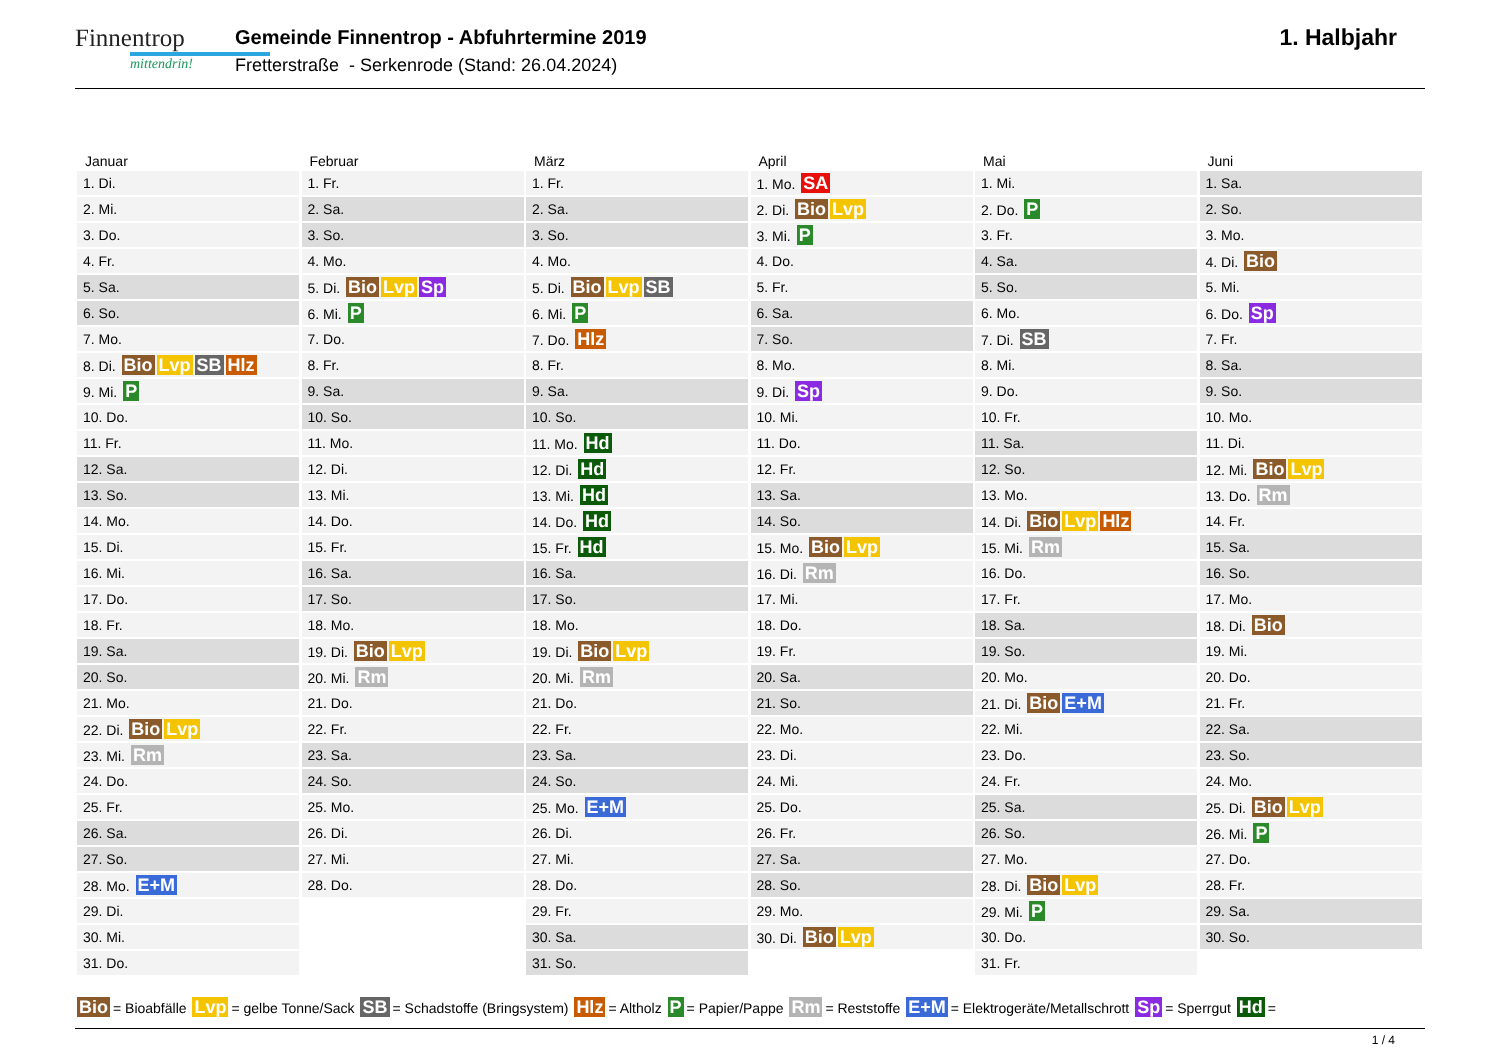Finnentrop
mittendrin!
Gemeinde Finnentrop - Abfuhrtermine 2019
Fretterstraße - Serkenrode (Stand: 26.04.2024)
1. Halbjahr
Januar
| 1. Di. |
| 2. Mi. |
| 3. Do. |
| 4. Fr. |
| 5. Sa. |
| 6. So. |
| 7. Mo. |
| 8. Di. Bio Lvp SB Hlz |
| 9. Mi. P |
| 10. Do. |
| 11. Fr. |
| 12. Sa. |
| 13. So. |
| 14. Mo. |
| 15. Di. |
| 16. Mi. |
| 17. Do. |
| 18. Fr. |
| 19. Sa. |
| 20. So. |
| 21. Mo. |
| 22. Di. Bio Lvp |
| 23. Mi. Rm |
| 24. Do. |
| 25. Fr. |
| 26. Sa. |
| 27. So. |
| 28. Mo. E+M |
| 29. Di. |
| 30. Mi. |
| 31. Do. |
Februar
| 1. Fr. |
| 2. Sa. |
| 3. So. |
| 4. Mo. |
| 5. Di. Bio Lvp Sp |
| 6. Mi. P |
| 7. Do. |
| 8. Fr. |
| 9. Sa. |
| 10. So. |
| 11. Mo. |
| 12. Di. |
| 13. Mi. |
| 14. Do. |
| 15. Fr. |
| 16. Sa. |
| 17. So. |
| 18. Mo. |
| 19. Di. Bio Lvp |
| 20. Mi. Rm |
| 21. Do. |
| 22. Fr. |
| 23. Sa. |
| 24. So. |
| 25. Mo. |
| 26. Di. |
| 27. Mi. |
| 28. Do. |
März
| 1. Fr. |
| 2. Sa. |
| 3. So. |
| 4. Mo. |
| 5. Di. Bio Lvp SB |
| 6. Mi. P |
| 7. Do. Hlz |
| 8. Fr. |
| 9. Sa. |
| 10. So. |
| 11. Mo. Hd |
| 12. Di. Hd |
| 13. Mi. Hd |
| 14. Do. Hd |
| 15. Fr. Hd |
| 16. Sa. |
| 17. So. |
| 18. Mo. |
| 19. Di. Bio Lvp |
| 20. Mi. Rm |
| 21. Do. |
| 22. Fr. |
| 23. Sa. |
| 24. So. |
| 25. Mo. E+M |
| 26. Di. |
| 27. Mi. |
| 28. Do. |
| 29. Fr. |
| 30. Sa. |
| 31. So. |
April
| 1. Mo. SA |
| 2. Di. Bio Lvp |
| 3. Mi. P |
| 4. Do. |
| 5. Fr. |
| 6. Sa. |
| 7. So. |
| 8. Mo. |
| 9. Di. Sp |
| 10. Mi. |
| 11. Do. |
| 12. Fr. |
| 13. Sa. |
| 14. So. |
| 15. Mo. Bio Lvp |
| 16. Di. Rm |
| 17. Mi. |
| 18. Do. |
| 19. Fr. |
| 20. Sa. |
| 21. So. |
| 22. Mo. |
| 23. Di. |
| 24. Mi. |
| 25. Do. |
| 26. Fr. |
| 27. Sa. |
| 28. So. |
| 29. Mo. |
| 30. Di. Bio Lvp |
Mai
| 1. Mi. |
| 2. Do. P |
| 3. Fr. |
| 4. Sa. |
| 5. So. |
| 6. Mo. |
| 7. Di. SB |
| 8. Mi. |
| 9. Do. |
| 10. Fr. |
| 11. Sa. |
| 12. So. |
| 13. Mo. |
| 14. Di. Bio Lvp Hlz |
| 15. Mi. Rm |
| 16. Do. |
| 17. Fr. |
| 18. Sa. |
| 19. So. |
| 20. Mo. |
| 21. Di. Bio E+M |
| 22. Mi. |
| 23. Do. |
| 24. Fr. |
| 25. Sa. |
| 26. So. |
| 27. Mo. |
| 28. Di. Bio Lvp |
| 29. Mi. P |
| 30. Do. |
| 31. Fr. |
Juni
| 1. Sa. |
| 2. So. |
| 3. Mo. |
| 4. Di. Bio |
| 5. Mi. |
| 6. Do. Sp |
| 7. Fr. |
| 8. Sa. |
| 9. So. |
| 10. Mo. |
| 11. Di. |
| 12. Mi. Bio Lvp |
| 13. Do. Rm |
| 14. Fr. |
| 15. Sa. |
| 16. So. |
| 17. Mo. |
| 18. Di. Bio |
| 19. Mi. |
| 20. Do. |
| 21. Fr. |
| 22. Sa. |
| 23. So. |
| 24. Mo. |
| 25. Di. Bio Lvp |
| 26. Mi. P |
| 27. Do. |
| 28. Fr. |
| 29. Sa. |
| 30. So. |
Bio = Bioabfälle Lvp = gelbe Tonne/Sack SB = Schadstoffe (Bringsystem) Hlz = Altholz P = Papier/Pappe Rm = Reststoffe E+M = Elektrogeräte/Metallschrott Sp = Sperrgut Hd =
1 / 4